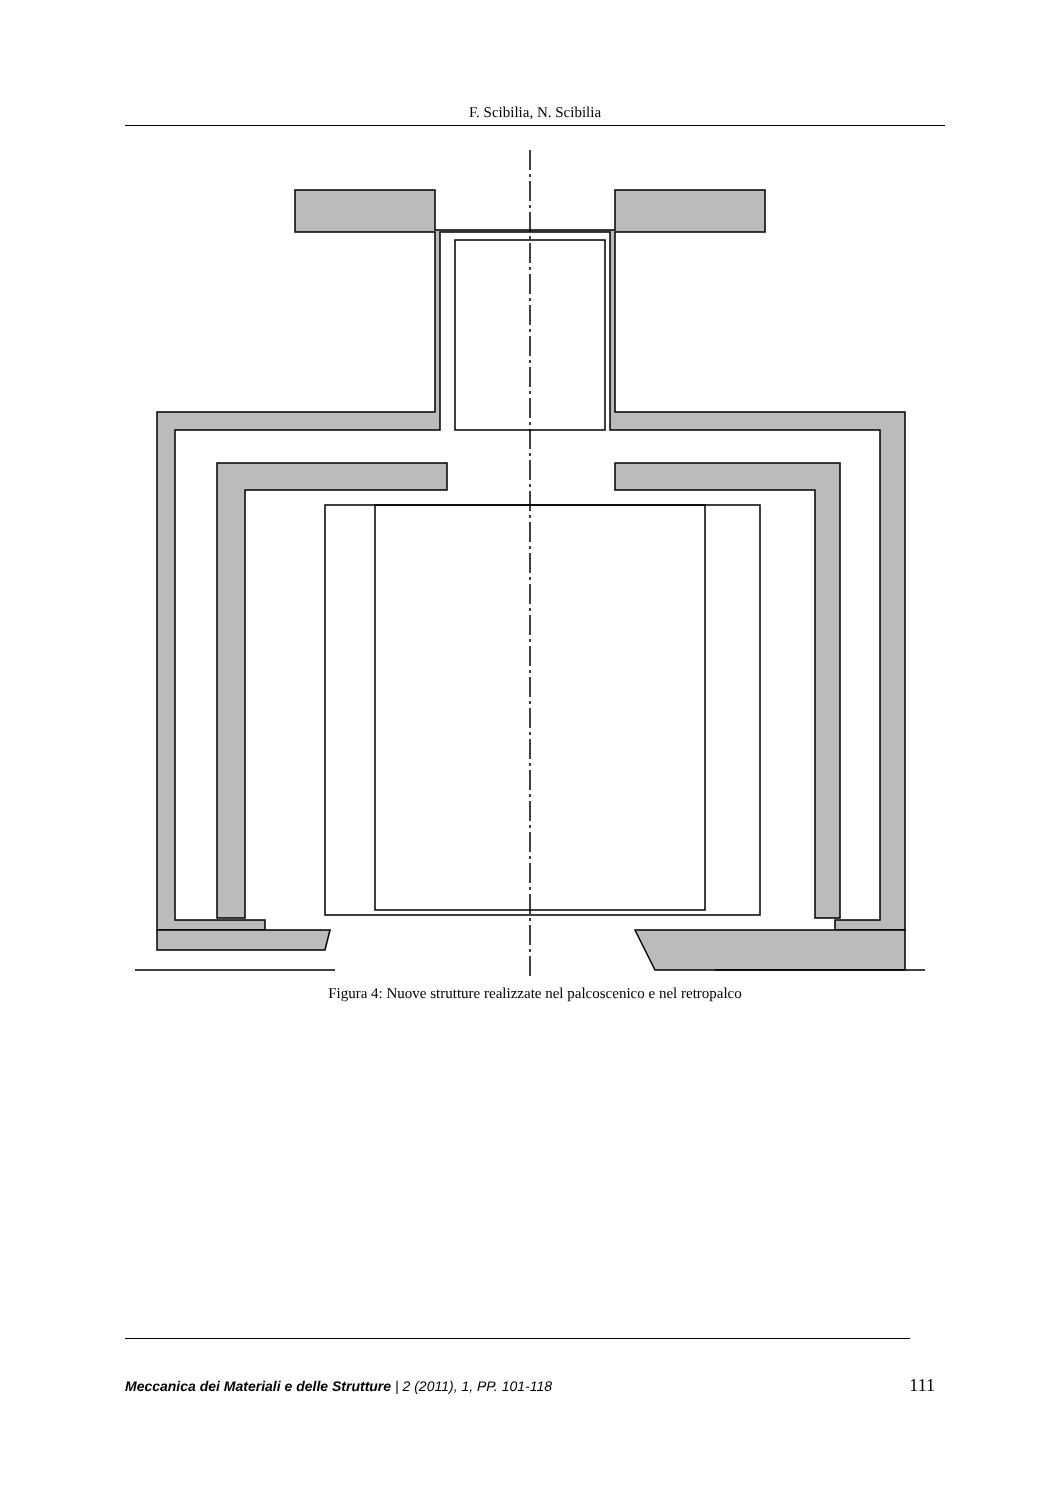F. Scibilia, N. Scibilia
Figura 4: Nuove strutture realizzate nel palcoscenico e nel retropalco
Meccanica dei Materiali e delle Strutture | 2 (2011), 1, PP. 101-118 111